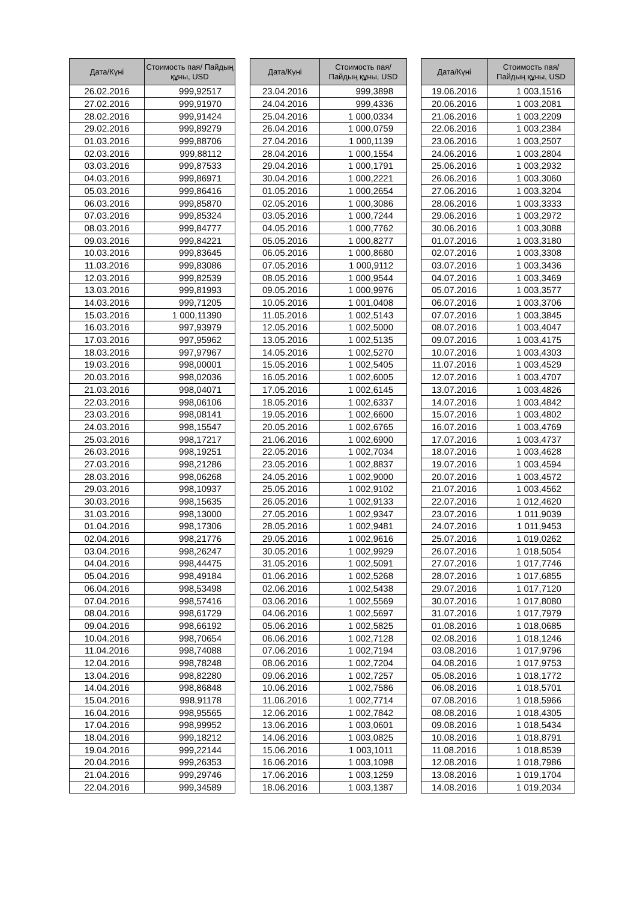| Дата/Күні | Стоимость пая/ Пайдың құны, USD |
| --- | --- |
| 26.02.2016 | 999,92517 |
| 27.02.2016 | 999,91970 |
| 28.02.2016 | 999,91424 |
| 29.02.2016 | 999,89279 |
| 01.03.2016 | 999,88706 |
| 02.03.2016 | 999,88112 |
| 03.03.2016 | 999,87533 |
| 04.03.2016 | 999,86971 |
| 05.03.2016 | 999,86416 |
| 06.03.2016 | 999,85870 |
| 07.03.2016 | 999,85324 |
| 08.03.2016 | 999,84777 |
| 09.03.2016 | 999,84221 |
| 10.03.2016 | 999,83645 |
| 11.03.2016 | 999,83086 |
| 12.03.2016 | 999,82539 |
| 13.03.2016 | 999,81993 |
| 14.03.2016 | 999,71205 |
| 15.03.2016 | 1 000,11390 |
| 16.03.2016 | 997,93979 |
| 17.03.2016 | 997,95962 |
| 18.03.2016 | 997,97967 |
| 19.03.2016 | 998,00001 |
| 20.03.2016 | 998,02036 |
| 21.03.2016 | 998,04071 |
| 22.03.2016 | 998,06106 |
| 23.03.2016 | 998,08141 |
| 24.03.2016 | 998,15547 |
| 25.03.2016 | 998,17217 |
| 26.03.2016 | 998,19251 |
| 27.03.2016 | 998,21286 |
| 28.03.2016 | 998,06268 |
| 29.03.2016 | 998,10937 |
| 30.03.2016 | 998,15635 |
| 31.03.2016 | 998,13000 |
| 01.04.2016 | 998,17306 |
| 02.04.2016 | 998,21776 |
| 03.04.2016 | 998,26247 |
| 04.04.2016 | 998,44475 |
| 05.04.2016 | 998,49184 |
| 06.04.2016 | 998,53498 |
| 07.04.2016 | 998,57416 |
| 08.04.2016 | 998,61729 |
| 09.04.2016 | 998,66192 |
| 10.04.2016 | 998,70654 |
| 11.04.2016 | 998,74088 |
| 12.04.2016 | 998,78248 |
| 13.04.2016 | 998,82280 |
| 14.04.2016 | 998,86848 |
| 15.04.2016 | 998,91178 |
| 16.04.2016 | 998,95565 |
| 17.04.2016 | 998,99952 |
| 18.04.2016 | 999,18212 |
| 19.04.2016 | 999,22144 |
| 20.04.2016 | 999,26353 |
| 21.04.2016 | 999,29746 |
| 22.04.2016 | 999,34589 |
| Дата/Күні | Стоимость пая/ Пайдың құны, USD |
| --- | --- |
| 23.04.2016 | 999,3898 |
| 24.04.2016 | 999,4336 |
| 25.04.2016 | 1 000,0334 |
| 26.04.2016 | 1 000,0759 |
| 27.04.2016 | 1 000,1139 |
| 28.04.2016 | 1 000,1554 |
| 29.04.2016 | 1 000,1791 |
| 30.04.2016 | 1 000,2221 |
| 01.05.2016 | 1 000,2654 |
| 02.05.2016 | 1 000,3086 |
| 03.05.2016 | 1 000,7244 |
| 04.05.2016 | 1 000,7762 |
| 05.05.2016 | 1 000,8277 |
| 06.05.2016 | 1 000,8680 |
| 07.05.2016 | 1 000,9112 |
| 08.05.2016 | 1 000,9544 |
| 09.05.2016 | 1 000,9976 |
| 10.05.2016 | 1 001,0408 |
| 11.05.2016 | 1 002,5143 |
| 12.05.2016 | 1 002,5000 |
| 13.05.2016 | 1 002,5135 |
| 14.05.2016 | 1 002,5270 |
| 15.05.2016 | 1 002,5405 |
| 16.05.2016 | 1 002,6005 |
| 17.05.2016 | 1 002,6145 |
| 18.05.2016 | 1 002,6337 |
| 19.05.2016 | 1 002,6600 |
| 20.05.2016 | 1 002,6765 |
| 21.06.2016 | 1 002,6900 |
| 22.05.2016 | 1 002,7034 |
| 23.05.2016 | 1 002,8837 |
| 24.05.2016 | 1 002,9000 |
| 25.05.2016 | 1 002,9102 |
| 26.05.2016 | 1 002,9133 |
| 27.05.2016 | 1 002,9347 |
| 28.05.2016 | 1 002,9481 |
| 29.05.2016 | 1 002,9616 |
| 30.05.2016 | 1 002,9929 |
| 31.05.2016 | 1 002,5091 |
| 01.06.2016 | 1 002,5268 |
| 02.06.2016 | 1 002,5438 |
| 03.06.2016 | 1 002,5569 |
| 04.06.2016 | 1 002,5697 |
| 05.06.2016 | 1 002,5825 |
| 06.06.2016 | 1 002,7128 |
| 07.06.2016 | 1 002,7194 |
| 08.06.2016 | 1 002,7204 |
| 09.06.2016 | 1 002,7257 |
| 10.06.2016 | 1 002,7586 |
| 11.06.2016 | 1 002,7714 |
| 12.06.2016 | 1 002,7842 |
| 13.06.2016 | 1 003,0601 |
| 14.06.2016 | 1 003,0825 |
| 15.06.2016 | 1 003,1011 |
| 16.06.2016 | 1 003,1098 |
| 17.06.2016 | 1 003,1259 |
| 18.06.2016 | 1 003,1387 |
| Дата/Күні | Стоимость пая/ Пайдың құны, USD |
| --- | --- |
| 19.06.2016 | 1 003,1516 |
| 20.06.2016 | 1 003,2081 |
| 21.06.2016 | 1 003,2209 |
| 22.06.2016 | 1 003,2384 |
| 23.06.2016 | 1 003,2507 |
| 24.06.2016 | 1 003,2804 |
| 25.06.2016 | 1 003,2932 |
| 26.06.2016 | 1 003,3060 |
| 27.06.2016 | 1 003,3204 |
| 28.06.2016 | 1 003,3333 |
| 29.06.2016 | 1 003,2972 |
| 30.06.2016 | 1 003,3088 |
| 01.07.2016 | 1 003,3180 |
| 02.07.2016 | 1 003,3308 |
| 03.07.2016 | 1 003,3436 |
| 04.07.2016 | 1 003,3469 |
| 05.07.2016 | 1 003,3577 |
| 06.07.2016 | 1 003,3706 |
| 07.07.2016 | 1 003,3845 |
| 08.07.2016 | 1 003,4047 |
| 09.07.2016 | 1 003,4175 |
| 10.07.2016 | 1 003,4303 |
| 11.07.2016 | 1 003,4529 |
| 12.07.2016 | 1 003,4707 |
| 13.07.2016 | 1 003,4826 |
| 14.07.2016 | 1 003,4842 |
| 15.07.2016 | 1 003,4802 |
| 16.07.2016 | 1 003,4769 |
| 17.07.2016 | 1 003,4737 |
| 18.07.2016 | 1 003,4628 |
| 19.07.2016 | 1 003,4594 |
| 20.07.2016 | 1 003,4572 |
| 21.07.2016 | 1 003,4562 |
| 22.07.2016 | 1 012,4620 |
| 23.07.2016 | 1 011,9039 |
| 24.07.2016 | 1 011,9453 |
| 25.07.2016 | 1 019,0262 |
| 26.07.2016 | 1 018,5054 |
| 27.07.2016 | 1 017,7746 |
| 28.07.2016 | 1 017,6855 |
| 29.07.2016 | 1 017,7120 |
| 30.07.2016 | 1 017,8080 |
| 31.07.2016 | 1 017,7979 |
| 01.08.2016 | 1 018,0685 |
| 02.08.2016 | 1 018,1246 |
| 03.08.2016 | 1 017,9796 |
| 04.08.2016 | 1 017,9753 |
| 05.08.2016 | 1 018,1772 |
| 06.08.2016 | 1 018,5701 |
| 07.08.2016 | 1 018,5966 |
| 08.08.2016 | 1 018,4305 |
| 09.08.2016 | 1 018,5434 |
| 10.08.2016 | 1 018,8791 |
| 11.08.2016 | 1 018,8539 |
| 12.08.2016 | 1 018,7986 |
| 13.08.2016 | 1 019,1704 |
| 14.08.2016 | 1 019,2034 |